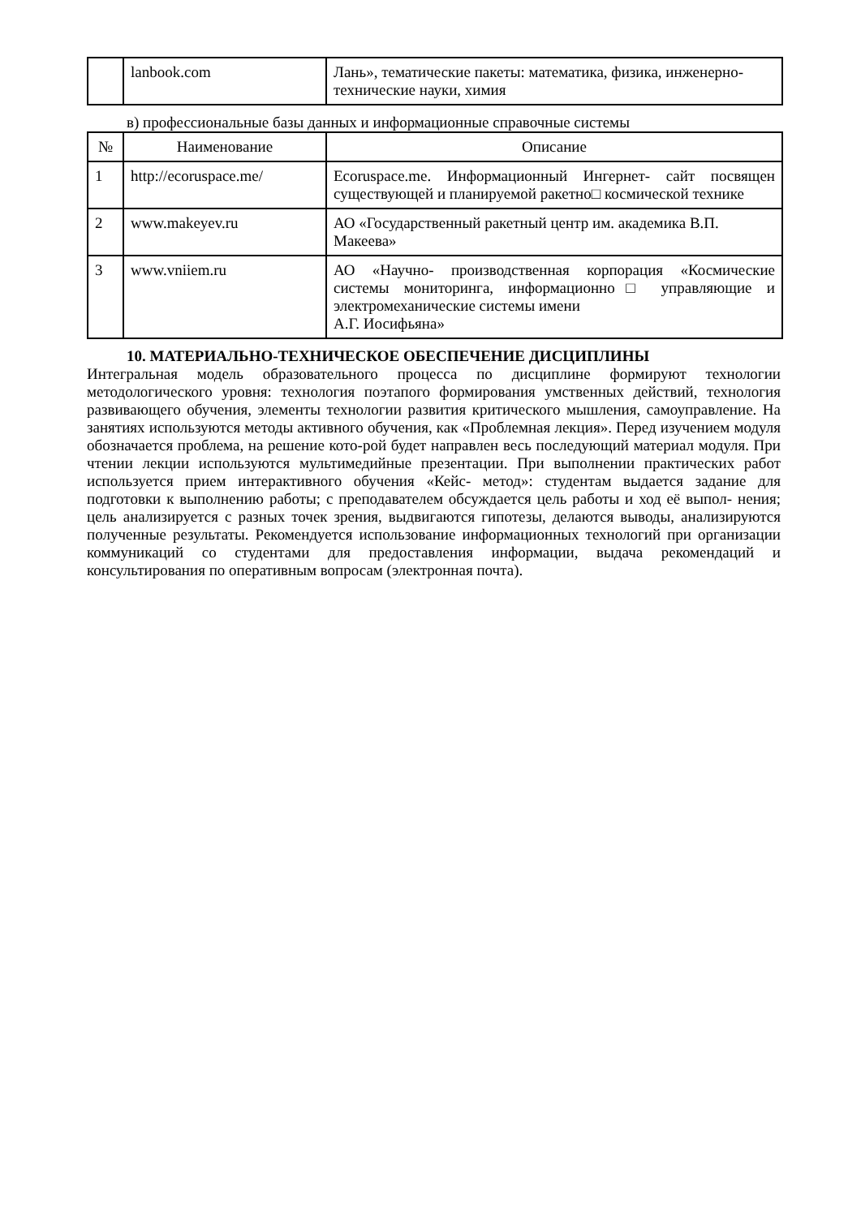| | lanbook.com | Лань», тематические пакеты: математика, физика, инженерно-технические науки, химия |
в) профессиональные базы данных и информационные справочные системы
| № | Наименование | Описание |
| --- | --- | --- |
| 1 | http://ecoruspace.me/ | Ecoruspace.me. Информационный Ингернет- сайт посвящен существующей и планируемой ракетно□ космической технике |
| 2 | www.makeyev.ru | АО «Государственный ракетный центр им. академика В.П. Макеева» |
| 3 | www.vniiem.ru | АО «Научно- производственная корпорация «Космические системы мониторинга, информационно□ управляющие и электромеханические системы имени А.Г. Иосифьяна» |
10. МАТЕРИАЛЬНО-ТЕХНИЧЕСКОЕ ОБЕСПЕЧЕНИЕ ДИСЦИПЛИНЫ
Интегральная модель образовательного процесса по дисциплине формируют технологии методологического уровня: технология поэтапого формирования умственных действий, технология развивающего обучения, элементы технологии развития критического мышления, самоуправление. На занятиях используются методы активного обучения, как «Проблемная лекция». Перед изучением модуля обозначается проблема, на решение кото-рой будет направлен весь последующий материал модуля. При чтении лекции используются мультимедийные презентации. При выполнении практических работ используется прием интерактивного обучения «Кейс- метод»: студентам выдается задание для подготовки к выполнению работы; с преподавателем обсуждается цель работы и ход её выпол- нения; цель анализируется с разных точек зрения, выдвигаются гипотезы, делаются выводы, анализируются полученные результаты. Рекомендуется использование информационных технологий при организации коммуникаций со студентами для предоставления информации, выдача рекомендаций и консультирования по оперативным вопросам (электронная почта).